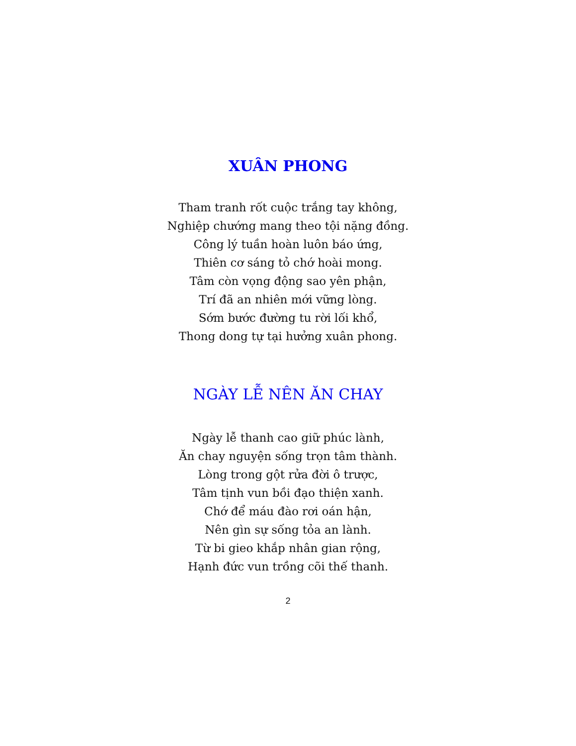XUÂN PHONG
Tham tranh rốt cuộc trắng tay không,
Nghiệp chướng mang theo tội nặng đồng.
Công lý tuần hoàn luôn báo ứng,
Thiên cơ sáng tỏ chớ hoài mong.
Tâm còn vọng động sao yên phận,
Trí đã an nhiên mới vững lòng.
Sớm bước đường tu rời lối khổ,
Thong dong tự tại hưởng xuân phong.
NGÀY LỄ NÊN ĂN CHAY
Ngày lễ thanh cao giữ phúc lành,
Ăn chay nguyện sống trọn tâm thành.
Lòng trong gột rửa đời ô trược,
Tâm tịnh vun bồi đạo thiện xanh.
Chớ để máu đào rơi oán hận,
Nên gìn sự sống tỏa an lành.
Từ bi gieo khắp nhân gian rộng,
Hạnh đức vun trồng cõi thế thanh.
2